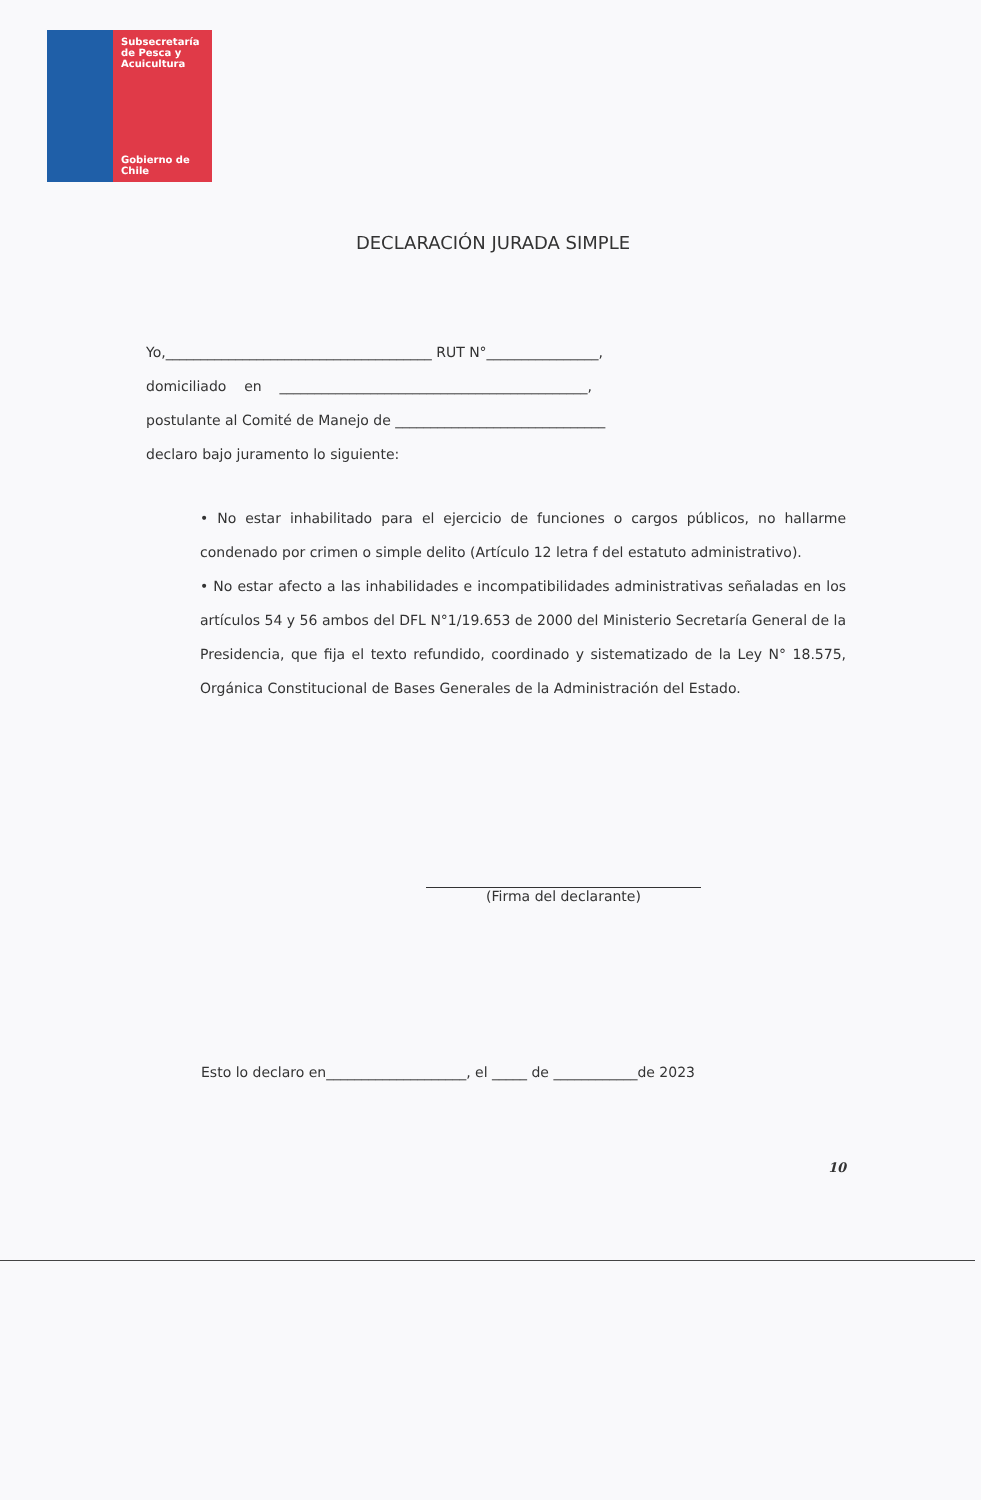Subsecretaría
de Pesca y
Acuicultura
Gobierno de Chile
DECLARACIÓN JURADA SIMPLE
Yo,______________________________________ RUT N°________________,
domiciliado en ____________________________________________,
postulante al Comité de Manejo de ______________________________
declaro bajo juramento lo siguiente:
• No estar inhabilitado para el ejercicio de funciones o cargos públicos, no hallarme condenado por crimen o simple delito (Artículo 12 letra f del estatuto administrativo).
• No estar afecto a las inhabilidades e incompatibilidades administrativas señaladas en los artículos 54 y 56 ambos del DFL N°1/19.653 de 2000 del Ministerio Secretaría General de la Presidencia, que fija el texto refundido, coordinado y sistematizado de la Ley N° 18.575, Orgánica Constitucional de Bases Generales de la Administración del Estado.
(Firma del declarante)
Esto lo declaro en____________________, el _____ de ____________de 2023
10